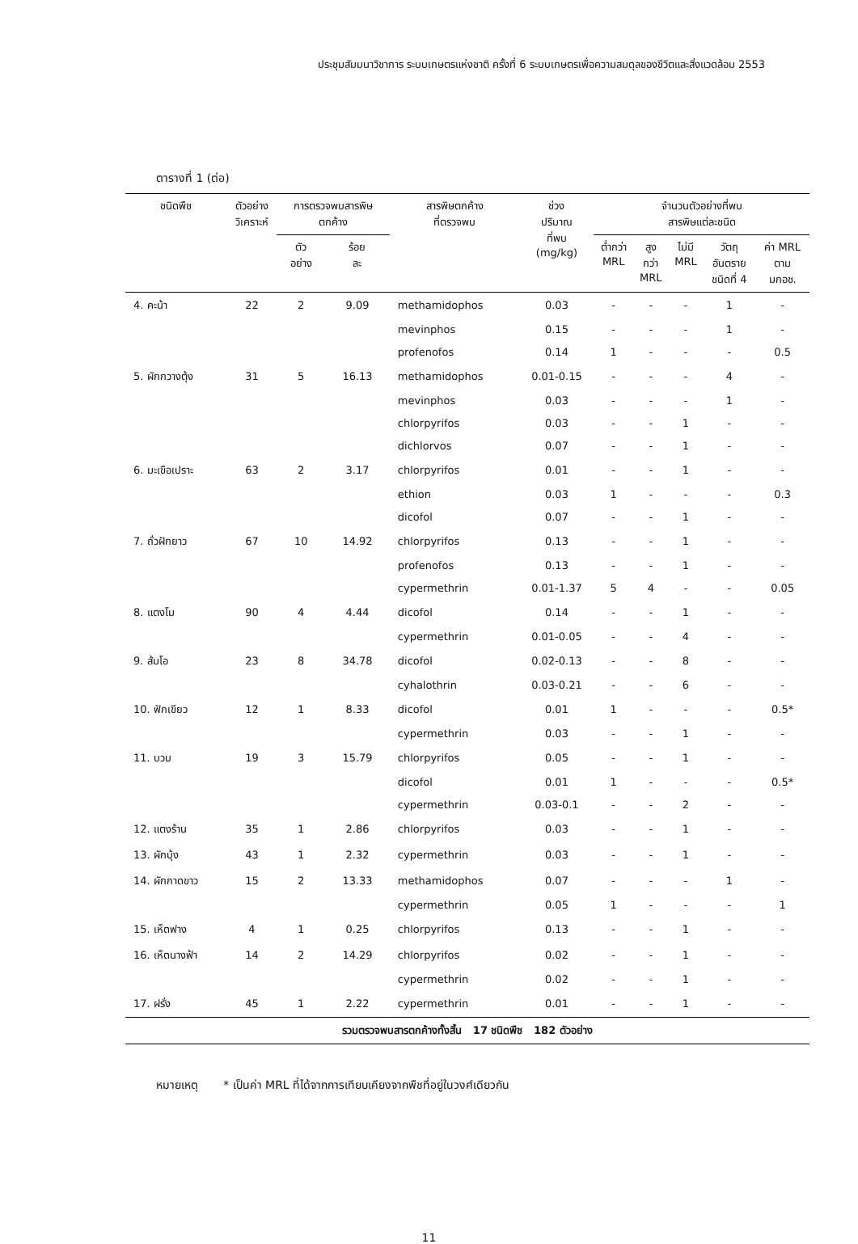ประชุมสัมมนาวิชาการ ระบบเกษตรแห่งชาติ ครั้งที่ 6 ระบบเกษตรเพื่อความสมดุลของชีวิตและสิ่งแวดล้อม 2553
ตารางที่ 1 (ต่อ)
| ชนิดพืช | ตัวอย่าง วิเคราะห์ | การตรวจพบสารพิษ ตกค้าง | | สารพิษตกค้าง ที่ตรวจพบ | ช่วง ปริมาณ ที่พบ (mg/kg) | จำนวนตัวอย่างที่พบ สารพิษแต่ละชนิด | | | | |
| --- | --- | --- | --- | --- | --- | --- | --- | --- | --- | --- |
| | | ตัว อย่าง | ร้อย ละ | | | ต่ำกว่า MRL | สูง กว่า MRL | ไม่มี MRL | วัตถุ อันตราย ชนิดที่ 4 | ค่า MRL ตาม มกอช. |
| 4. คะน้า | 22 | 2 | 9.09 | methamidophos | 0.03 | - | - | - | 1 | - |
| | | | | mevinphos | 0.15 | - | - | - | 1 | - |
| | | | | profenofos | 0.14 | 1 | - | - | - | 0.5 |
| 5. ผักกวางตุ้ง | 31 | 5 | 16.13 | methamidophos | 0.01-0.15 | - | - | - | 4 | - |
| | | | | mevinphos | 0.03 | - | - | - | 1 | - |
| | | | | chlorpyrifos | 0.03 | - | - | 1 | - | - |
| | | | | dichlorvos | 0.07 | - | - | 1 | - | - |
| 6. มะเขือเปราะ | 63 | 2 | 3.17 | chlorpyrifos | 0.01 | - | - | 1 | - | - |
| | | | | ethion | 0.03 | 1 | - | - | - | 0.3 |
| | | | | dicofol | 0.07 | - | - | 1 | - | - |
| 7. ถั่วฝักยาว | 67 | 10 | 14.92 | chlorpyrifos | 0.13 | - | - | 1 | - | - |
| | | | | profenofos | 0.13 | - | - | 1 | - | - |
| | | | | cypermethrin | 0.01-1.37 | 5 | 4 | - | - | 0.05 |
| 8. แตงโม | 90 | 4 | 4.44 | dicofol | 0.14 | - | - | 1 | - | - |
| | | | | cypermethrin | 0.01-0.05 | - | - | 4 | - | - |
| 9. ส้มโอ | 23 | 8 | 34.78 | dicofol | 0.02-0.13 | - | - | 8 | - | - |
| | | | | cyhalothrin | 0.03-0.21 | - | - | 6 | - | - |
| 10. ฟักเขียว | 12 | 1 | 8.33 | dicofol | 0.01 | 1 | - | - | - | 0.5* |
| | | | | cypermethrin | 0.03 | - | - | 1 | - | - |
| 11. บวบ | 19 | 3 | 15.79 | chlorpyrifos | 0.05 | - | - | 1 | - | - |
| | | | | dicofol | 0.01 | 1 | - | - | - | 0.5* |
| | | | | cypermethrin | 0.03-0.1 | - | - | 2 | - | - |
| 12. แตงร้าน | 35 | 1 | 2.86 | chlorpyrifos | 0.03 | - | - | 1 | - | - |
| 13. ผักบุ้ง | 43 | 1 | 2.32 | cypermethrin | 0.03 | - | - | 1 | - | - |
| 14. ผักกาดขาว | 15 | 2 | 13.33 | methamidophos | 0.07 | - | - | - | 1 | - |
| | | | | cypermethrin | 0.05 | 1 | - | - | - | 1 |
| 15. เห็ดฟาง | 4 | 1 | 0.25 | chlorpyrifos | 0.13 | - | - | 1 | - | - |
| 16. เห็ดนางฟ้า | 14 | 2 | 14.29 | chlorpyrifos | 0.02 | - | - | 1 | - | - |
| | | | | cypermethrin | 0.02 | - | - | 1 | - | - |
| 17. ฝรั่ง | 45 | 1 | 2.22 | cypermethrin | 0.01 | - | - | 1 | - | - |
| รวมตรวจพบสารตกค้างทั้งสิ้น 17 ชนิดพืช 182 ตัวอย่าง | | | | | | | | | | |
หมายเหตุ * เป็นค่า MRL ที่ได้จากการเทียบเคียงจากพืชที่อยู่ในวงศ์เดียวกัน
11